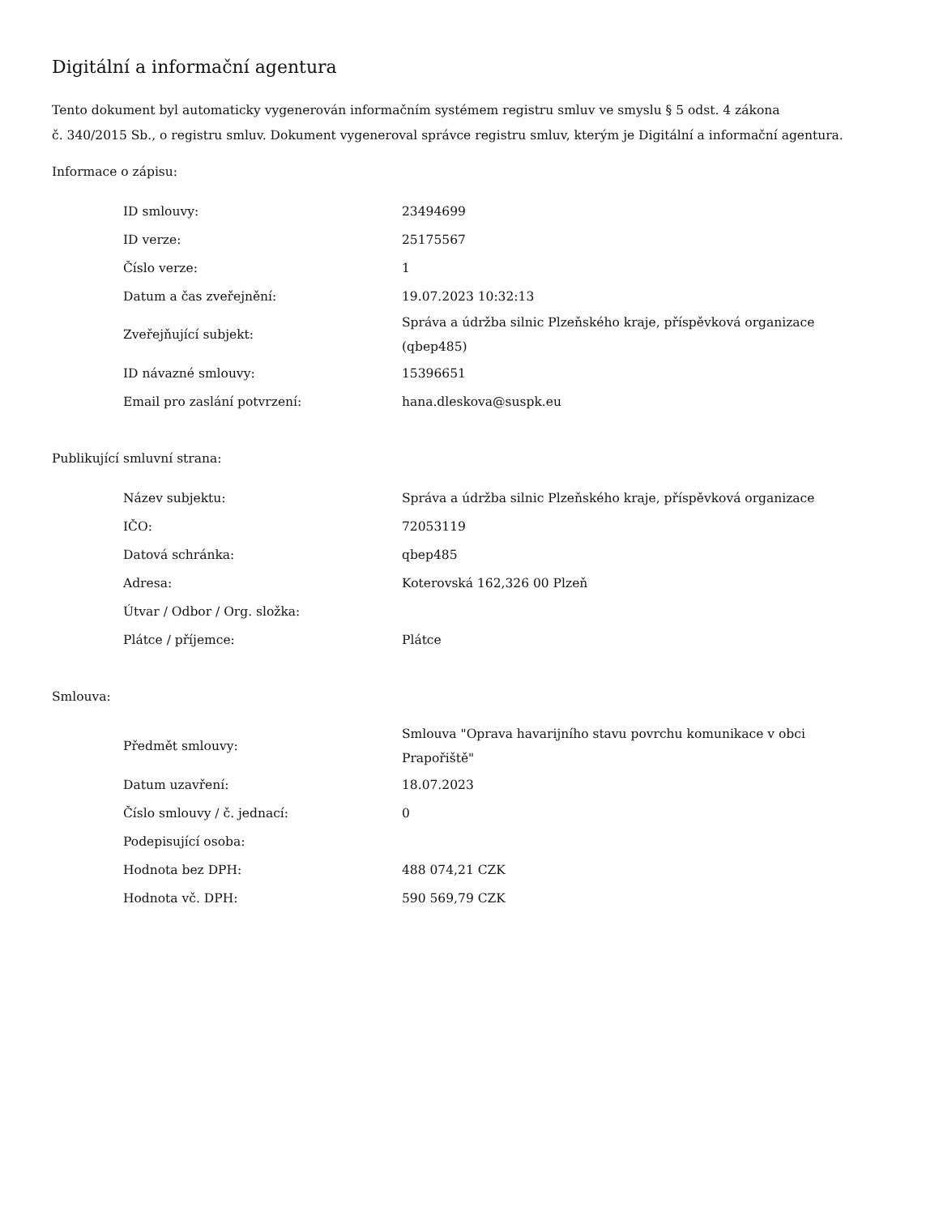Digitální a informační agentura
Tento dokument byl automaticky vygenerován informačním systémem registru smluv ve smyslu § 5 odst. 4 zákona
č. 340/2015 Sb., o registru smluv. Dokument vygeneroval správce registru smluv, kterým je Digitální a informační agentura.
Informace o zápisu:
| ID smlouvy: | 23494699 |
| ID verze: | 25175567 |
| Číslo verze: | 1 |
| Datum a čas zveřejnění: | 19.07.2023 10:32:13 |
| Zveřejňující subjekt: | Správa a údržba silnic Plzeňského kraje, příspěvková organizace (qbep485) |
| ID návazné smlouvy: | 15396651 |
| Email pro zaslání potvrzení: | hana.dleskova@suspk.eu |
Publikující smluvní strana:
| Název subjektu: | Správa a údržba silnic Plzeňského kraje, příspěvková organizace |
| IČO: | 72053119 |
| Datová schránka: | qbep485 |
| Adresa: | Koterovská 162,326 00 Plzeň |
| Útvar / Odbor / Org. složka: | |
| Plátce / příjemce: | Plátce |
Smlouva:
| Předmět smlouvy: | Smlouva "Oprava havarijního stavu povrchu komunikace v obci Prapořiště" |
| Datum uzavření: | 18.07.2023 |
| Číslo smlouvy / č. jednací: | 0 |
| Podepisující osoba: | |
| Hodnota bez DPH: | 488 074,21 CZK |
| Hodnota vč. DPH: | 590 569,79 CZK |